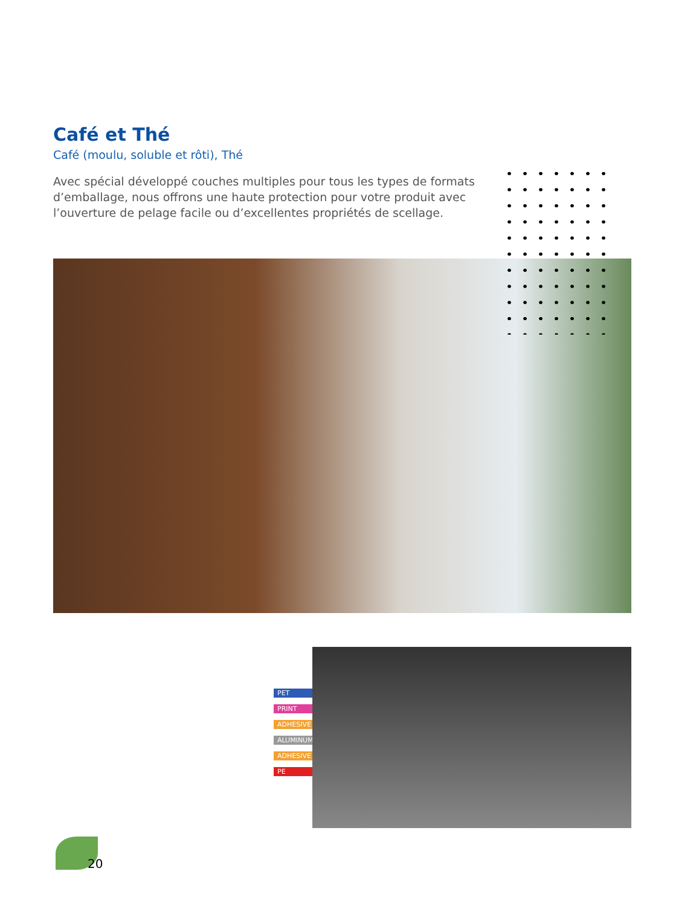Café et Thé
Café (moulu, soluble et rôti), Thé
Avec spécial développé couches multiples pour tous les types de formats d’emballage, nous offrons une haute protection pour votre produit avec l’ouverture de pelage facile ou d’excellentes propriétés de scellage.
PET
PRINT
ADHESIVE
ALUMINUM
ADHESIVE
PE
20